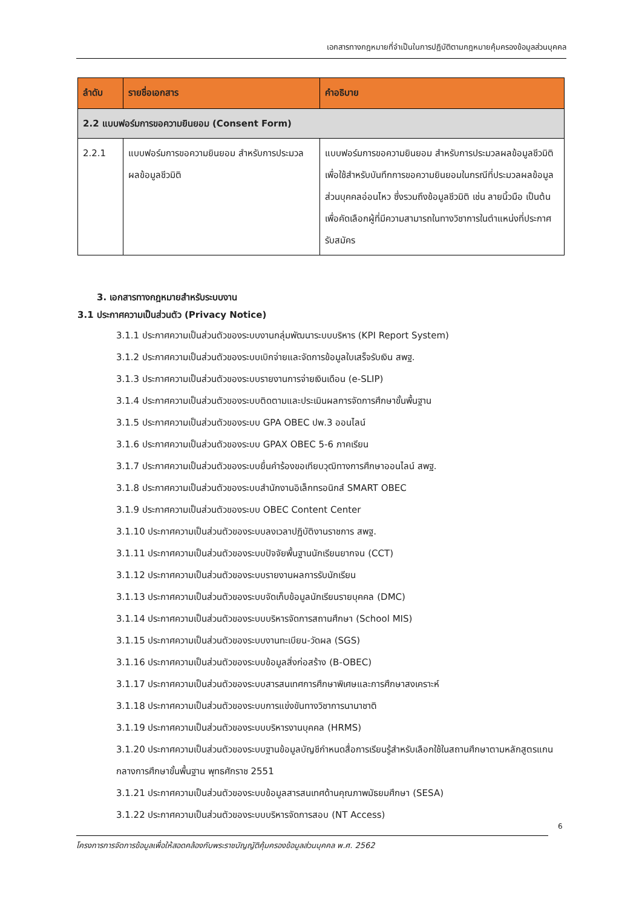เอกสารทางกฎหมายที่จำเป็นในการปฏิบัติตามกฎหมายคุ้มครองข้อมูลส่วนบุคคล
| ลำดับ | รายชื่อเอกสาร | คำอธิบาย |
| --- | --- | --- |
| 2.2 แบบฟอร์มการขอความยินยอม (Consent Form) | | |
| 2.2.1 | แบบฟอร์มการขอความยินยอม สำหรับการประมวลผลข้อมูลชีวมิติ | แบบฟอร์มการขอความยินยอม สำหรับการประมวลผลข้อมูลชีวมิติ เพื่อใช้สำหรับบันทึกการขอความยินยอมในกรณีที่ประมวลผลข้อมูลส่วนบุคคลอ่อนไหว ซึ่งรวมถึงข้อมูลชีวมิติ เช่น ลายนิ้วมือ เป็นต้น เพื่อคัดเลือกผู้ที่มีความสามารถในทางวิชาการในตำแหน่งที่ประกาศรับสมัคร |
3. เอกสารทางกฎหมายสำหรับระบบงาน
3.1 ประกาศความเป็นส่วนตัว (Privacy Notice)
3.1.1 ประกาศความเป็นส่วนตัวของระบบงานกลุ่มพัฒนาระบบบริหาร (KPI Report System)
3.1.2 ประกาศความเป็นส่วนตัวของระบบเบิกจ่ายและจัดการข้อมูลใบเสร็จรับเงิน สพฐ.
3.1.3 ประกาศความเป็นส่วนตัวของระบบรายงานการจ่ายเงินเดือน (e-SLIP)
3.1.4 ประกาศความเป็นส่วนตัวของระบบติดตามและประเมินผลการจัดการศึกษาขั้นพื้นฐาน
3.1.5 ประกาศความเป็นส่วนตัวของระบบ GPA OBEC ปพ.3 ออนไลน์
3.1.6 ประกาศความเป็นส่วนตัวของระบบ GPAX OBEC 5-6 ภาคเรียน
3.1.7 ประกาศความเป็นส่วนตัวของระบบยื่นคำร้องขอเทียบวุฒิทางการศึกษาออนไลน์ สพฐ.
3.1.8 ประกาศความเป็นส่วนตัวของระบบสำนักงานอิเล็กทรอนิกส์ SMART OBEC
3.1.9 ประกาศความเป็นส่วนตัวของระบบ OBEC Content Center
3.1.10 ประกาศความเป็นส่วนตัวของระบบลงเวลาปฏิบัติงานราชการ สพฐ.
3.1.11 ประกาศความเป็นส่วนตัวของระบบปัจจัยพื้นฐานนักเรียนยากจน (CCT)
3.1.12 ประกาศความเป็นส่วนตัวของระบบรายงานผลการรับนักเรียน
3.1.13 ประกาศความเป็นส่วนตัวของระบบจัดเก็บข้อมูลนักเรียนรายบุคคล (DMC)
3.1.14 ประกาศความเป็นส่วนตัวของระบบบริหารจัดการสถานศึกษา (School MIS)
3.1.15 ประกาศความเป็นส่วนตัวของระบบงานทะเบียน-วัดผล (SGS)
3.1.16 ประกาศความเป็นส่วนตัวของระบบข้อมูลสิ่งก่อสร้าง (B-OBEC)
3.1.17 ประกาศความเป็นส่วนตัวของระบบสารสนเทศการศึกษาพิเศษและการศึกษาสงเคราะห์
3.1.18 ประกาศความเป็นส่วนตัวของระบบการแข่งขันทางวิชาการนานาชาติ
3.1.19 ประกาศความเป็นส่วนตัวของระบบบริหารงานบุคคล (HRMS)
3.1.20 ประกาศความเป็นส่วนตัวของระบบฐานข้อมูลบัญชีกำหนดสื่อการเรียนรู้สำหรับเลือกใช้ในสถานศึกษาตามหลักสูตรแกนกลางการศึกษาขั้นพื้นฐาน พุทธศักราช 2551
3.1.21 ประกาศความเป็นส่วนตัวของระบบข้อมูลสารสนเทศด้านคุณภาพมัธยมศึกษา (SESA)
3.1.22 ประกาศความเป็นส่วนตัวของระบบบริหารจัดการสอบ (NT Access)
6
โครงการการจัดการข้อมูลเพื่อให้สอดคล้องกับพระราชบัญญัติคุ้มครองข้อมูลส่วนบุคคล พ.ศ. 2562